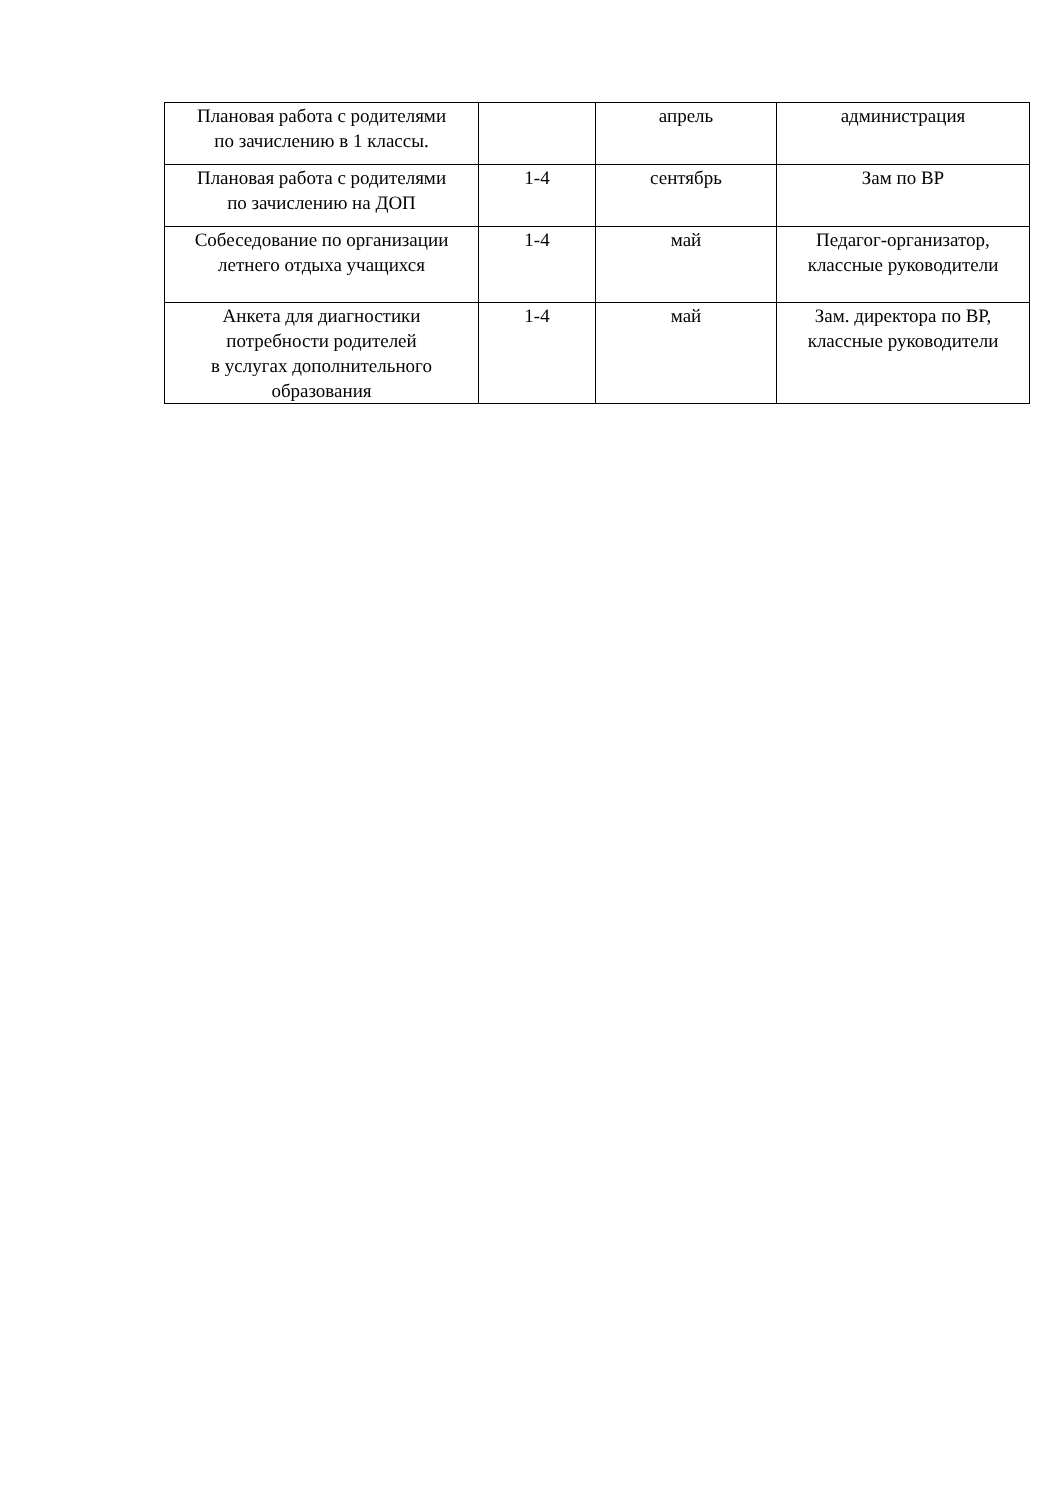| Плановая работа с родителями по зачислению в 1 классы. | | апрель | администрация |
| Плановая работа с родителями по зачислению на ДОП | 1-4 | сентябрь | Зам по ВР |
| Собеседование по организации летнего отдыха учащихся | 1-4 | май | Педагог-организатор, классные руководители |
| Анкета для диагностики потребности родителей в услугах дополнительного образования | 1-4 | май | Зам. директора по ВР, классные руководители |